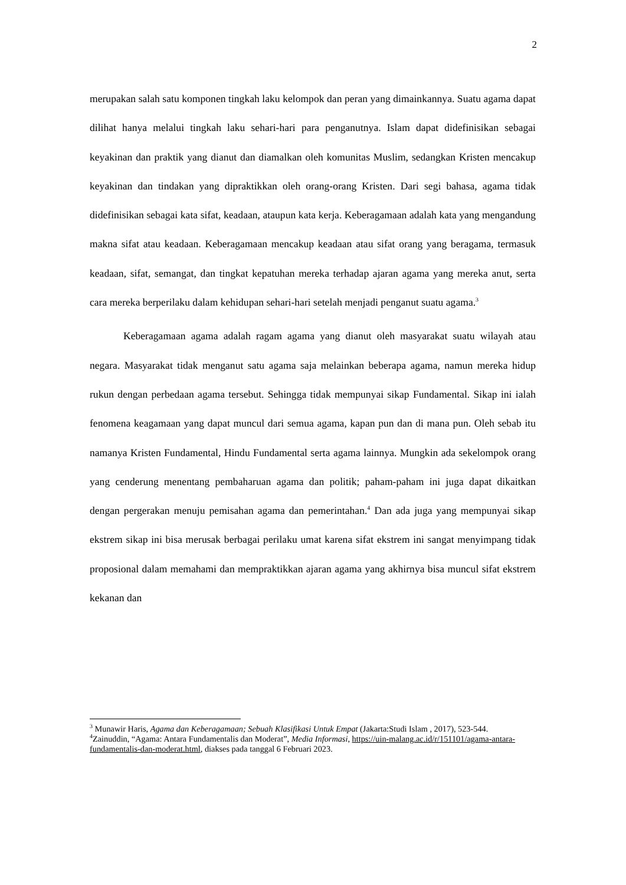2
merupakan salah satu komponen tingkah laku kelompok dan peran yang dimainkannya. Suatu agama dapat dilihat hanya melalui tingkah laku sehari-hari para penganutnya. Islam dapat didefinisikan sebagai keyakinan dan praktik yang dianut dan diamalkan oleh komunitas Muslim, sedangkan Kristen mencakup keyakinan dan tindakan yang dipraktikkan oleh orang-orang Kristen. Dari segi bahasa, agama tidak didefinisikan sebagai kata sifat, keadaan, ataupun kata kerja. Keberagamaan adalah kata yang mengandung makna sifat atau keadaan. Keberagamaan mencakup keadaan atau sifat orang yang beragama, termasuk keadaan, sifat, semangat, dan tingkat kepatuhan mereka terhadap ajaran agama yang mereka anut, serta cara mereka berperilaku dalam kehidupan sehari-hari setelah menjadi penganut suatu agama.<sup>3</sup>
Keberagamaan agama adalah ragam agama yang dianut oleh masyarakat suatu wilayah atau negara. Masyarakat tidak menganut satu agama saja melainkan beberapa agama, namun mereka hidup rukun dengan perbedaan agama tersebut. Sehingga tidak mempunyai sikap Fundamental. Sikap ini ialah fenomena keagamaan yang dapat muncul dari semua agama, kapan pun dan di mana pun. Oleh sebab itu namanya Kristen Fundamental, Hindu Fundamental serta agama lainnya. Mungkin ada sekelompok orang yang cenderung menentang pembaharuan agama dan politik; paham-paham ini juga dapat dikaitkan dengan pergerakan menuju pemisahan agama dan pemerintahan.<sup>4</sup> Dan ada juga yang mempunyai sikap ekstrem sikap ini bisa merusak berbagai perilaku umat karena sifat ekstrem ini sangat menyimpang tidak proposional dalam memahami dan mempraktikkan ajaran agama yang akhirnya bisa muncul sifat ekstrem kekanan dan
<sup>3</sup> Munawir Haris, Agama dan Keberagamaan; Sebuah Klasifikasi Untuk Empat (Jakarta:Studi Islam , 2017), 523-544.
<sup>4</sup> Zainuddin, “Agama: Antara Fundamentalis dan Moderat”, Media Informasi, https://uin-malang.ac.id/r/151101/agama-antara-fundamentalis-dan-moderat.html, diakses pada tanggal 6 Februari 2023.